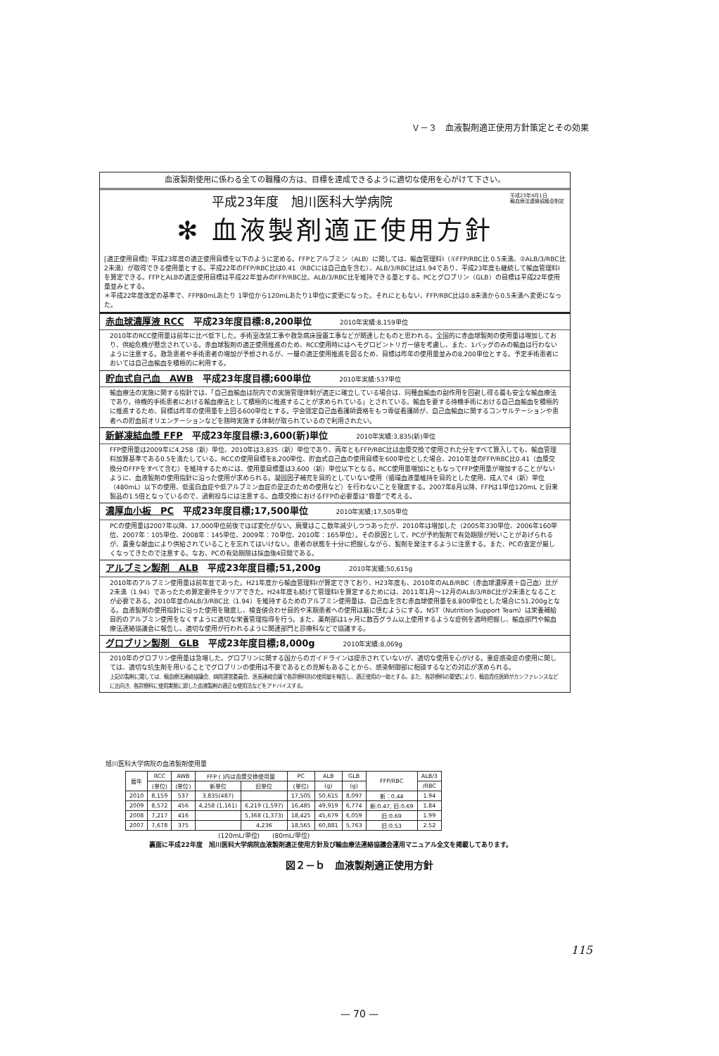Ｖ－３　血液製剤適正使用方針策定とその効果
血液製剤使用に係わる全ての職種の方は、目標を達成できるように適切な使用を心がけて下さい。
平成23年4月1日
輸血療法連絡協議会制定
平成23年度　旭川医科大学病院
✻ 血液製剤適正使用方針
[適正使用目標]: 平成23年度の適正使用目標を以下のように定める。FFPとアルブミン（ALB）に関しては、輸血管理料Ⅰ（①FFP/RBC比 0.5未満、②ALB/3/RBC比 2未満）が取得できる使用量とする。平成22年のFFP/RBC比は0.41（RBCには自己血を含む）、ALB/3/RBC比は1.94であり、平成23年度も継続して輸血管理料Ⅰを算定できる。FFPとALBの適正使用目標は平成22年並みのFFP/RBC比、ALB/3/RBC比を維持できる量とする。PCとグロブリン（GLB）の目標は平成22年使用量並みとする。
＊平成22年度改定の基準で、FFP80mLあたり 1単位から120mLあたり1単位に変更になった。それにともない、FFP/RBC比は0.8未満から0.5未満へ変更になった。
赤血球濃厚液 RCC　平成23年度目標:8,200単位 2010年実績:8,159単位
2010年のRCC使用量は前年に比べ低下した。手術室改装工事や救急病床設置工事などが関連したものと思われる。全国的に赤血球製剤の使用量は増加しており、供給危機が懸念されている。赤血球製剤の適正使用推進のため、RCC使用時にはヘモグロビントリガー値を考慮し、また、1バッグのみの輸血は行わないように注意する。救急患者や手術患者の増加が予想されるが、一層の適正使用推進を図るため、目標は昨年の使用量並みの8,200単位とする。予定手術患者においては自己血輸血を積極的に利用する。
貯血式自己血　AWB　平成23年度目標;600単位 2010年実績:537単位
輸血療法の実施に関する指針では、「自己血輸血は院内での実施管理体制が適正に確立している場合は、同種血輸血の副作用を回避し得る最も安全な輸血療法であり，待機的手術患者における輸血療法として積極的に推進することが求められている」とされている。輸血を要する待機手術における自己血輸血を積極的に推進するため、目標は昨年の使用量を上回る600単位とする。学会認定自己血看護師資格をもつ専従看護師が、自己血輸血に関するコンサルテーションや患者への貯血前オリエンテーションなどを随時実施する体制が取られているので利用されたい。
新鮮凍結血漿 FFP　平成23年度目標:3,600(新)単位 2010年実績:3,835(新)単位
FFP使用量は2009年に4,258（新）単位、2010年は3,835（新）単位であり、両年ともFFP/RBC比は血漿交換で使用された分をすべて算入しても、輸血管理料加算基準である0.5を満たしている。RCCの使用目標を8,200単位、貯血式自己血の使用目標を600単位とした場合、2010年並のFFP/RBC比0.41（血漿交換分のFFPをすべて含む）を維持するためには、使用量目標量は3,600（新）単位以下となる。RCC使用量増加にともなってFFP使用量が増加することがないように、血液製剤の使用指針に沿った使用が求められる。凝固因子補充を目的としていない使用（循環血液量維持を目的とした使用、成人で4（新）単位（480mL）以下の使用、低蛋白血症や低アルブミン血症の是正のための使用など）を行わないことを徹底する。2007年8月以降、FFPは1単位120mL と旧来製品の1.5倍となっているので、過剰投与には注意する。血漿交換におけるFFPの必要量は“容量”で考える。
濃厚血小板　PC　平成23年度目標;17,500単位 2010年実績;17,505単位
PCの使用量は2007年以降、17,000単位前後でほぼ変化がない。廃棄はここ数年減少しつつあったが、2010年は増加した（2005年330単位、2006年160単位、2007年：105単位、2008年：145単位、2009年：70単位、2010年：165単位）。その原因として、PCが予約製剤で有効期限が短いことがあげられるが、貴重な献血により供給されていることを忘れてはいけない。患者の状態を十分に把握しながら、製剤を発注するように注意する。また、PCの査定が厳しくなってきたので注意する。なお、PCの有効期限は採血後4日間である。
アルブミン製剤　ALB　平成23年度目標;51,200g 2010年実績;50,615g
2010年のアルブミン使用量は前年並であった。H21年度から輸血管理料Ⅰが算定できており、H23年度も、2010年のALB/RBC（赤血球濃厚液＋自己血）比が2未満（1.94）であったため算定要件をクリアできた。H24年度も続けて管理料Ⅰを算定するためには、2011年1月～12月のALB/3/RBC比が2未満となることが必要である。2010年並のALB/3/RBC比（1.94）を維持するためのアルブミン使用量は、自己血を含む赤血球使用量を8,800単位とした場合に51,200gとなる。血液製剤の使用指針に沿った使用を徹底し、検査値合わせ目的や末期患者への使用は厳に慎むようにする。NST（Nutrition Support Team）は栄養補給目的のアルブミン使用をなくすように適切な栄養管理指導を行う。また、薬剤部は1ヶ月に数百グラム以上使用するような症例を適時把握し、輸血部門や輸血療法連絡協議会に報告し、適切な使用が行われるように関連部門と診療科などで協議する。
グロブリン製剤　GLB　平成23年度目標;8,000g 2010年実績;8,069g
2010年のグロブリン使用量は急増した。グロブリンに関する国からのガイドラインは提示されていないが、適切な使用を心がける。重症感染症の使用に関しては、適切な抗生剤を用いることでグロブリンの使用は不要であるとの見解もあることから、感染制御部に相談するなどの対応が求められる。
上記の製剤に関しては、輸血療法連絡協議会、病院運営委員会、医長連絡会議で各診療科別の使用量を報告し、適正使用の一助とする。また、各診療科の要望により、輸血責任医師がカンファレンスなどに出向き、各診療科に使用実態に即した血液製剤の適正な使用法などをアドバイスする。
旭川医科大学病院の血液製剤使用量
| 暦年 | RCC | AWB | FFP ( )内は血漿交換使用量 | | PC | ALB | GLB | FFP/RBC | ALB/3 |
| --- | --- | --- | --- | --- | --- | --- | --- | --- | --- |
| | (単位) | (単位) | 新単位 | 旧単位 | (単位) | (g) | (g) | | /RBC |
| 2010 | 8,159 | 537 | 3,835(487) | | 17,505 | 50,615 | 8,097 | 新：0.44 | 1.94 |
| 2009 | 8,572 | 456 | 4,258 (1,161) | 6,219 (1,597) | 16,485 | 49,919 | 6,774 | 新:0.47, 旧:0.69 | 1.84 |
| 2008 | 7,217 | 416 | | 5,368 (1,373) | 18,425 | 45,679 | 6,059 | 旧:0.69 | 1.99 |
| 2007 | 7,678 | 375 | | 4,236 | 18,565 | 60,881 | 5,763 | 旧:0.53 | 2.52 |
(120mL/単位)　　(80mL/単位)
裏面に平成22年度　旭川医科大学病院血液製剤適正使用方針及び輸血療法連絡協議会運用マニュアル全文を掲載してあります。
図２－ｂ　血液製剤適正使用方針
115
— 70 —